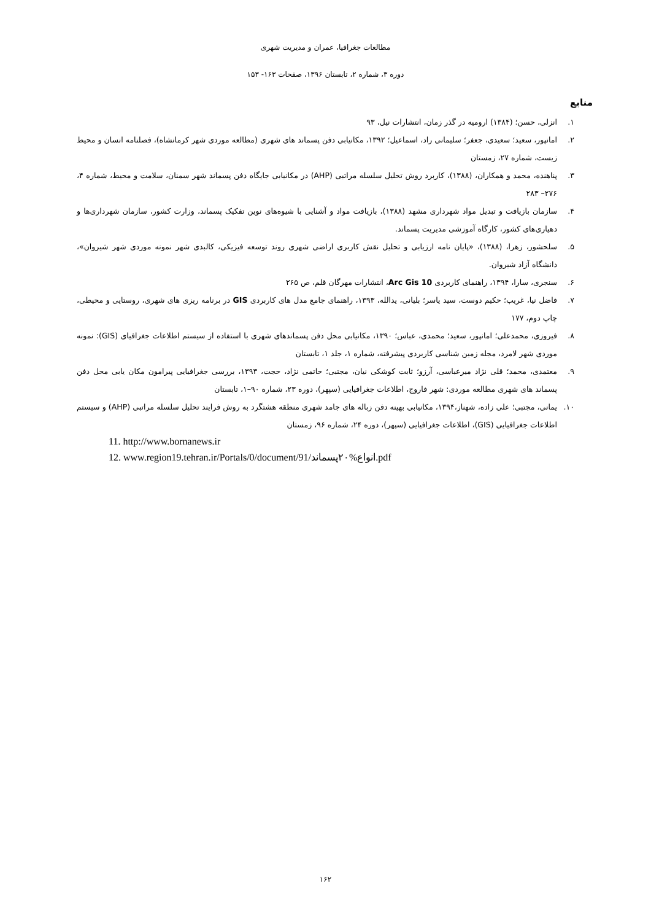مطالعات جغرافیا، عمران و مدیریت شهری
دوره ۳، شماره ۲، تابستان ۱۳۹۶، صفحات ۱۶۳- ۱۵۳
منابع
۱. انزلی، حسن؛ (۱۳۸۴) ارومیه در گذر زمان، انتشارات نیل، ۹۳
۲. امانپور، سعید؛ سعیدی، جعفر؛ سلیمانی راد، اسماعیل؛ ۱۳۹۲، مکانیابی دفن پسماند های شهری (مطالعه موردی شهر کرمانشاه)، فصلنامه انسان و محیط زیست، شماره ۲۷، زمستان
۳. پناهنده، محمد و همکاران، (۱۳۸۸)، کاربرد روش تحلیل سلسله مراتبی (AHP) در مکانیابی جایگاه دفن پسماند شهر سمنان، سلامت و محیط، شماره ۴، ۲۷۶– ۲۸۳
۴. سازمان بازیافت و تبدیل مواد شهرداری مشهد (۱۳۸۸)، بازیافت مواد و آشنایی با شیوه‌های نوین تفکیک پسماند، وزارت کشور، سازمان شهرداری‌ها و دهیاری‌های کشور، کارگاه آموزشی مدیریت پسماند.
۵. سلحشور، زهرا، (۱۳۸۸)، «پایان نامه ارزیابی و تحلیل نقش کاربری اراضی شهری روند توسعه فیزیکی، کالبدی شهر نمونه موردی شهر شیروان»، دانشگاه آزاد شیروان.
۶. سنجری، سارا، ۱۳۹۴، راهنمای کاربردی Arc Gis 10، انتشارات مهرگان قلم، ص ۲۶۵
۷. فاضل نیا، غریب؛ حکیم دوست، سید یاسر؛ بلیانی، یدالله، ۱۳۹۳، راهنمای جامع مدل های کاربردی GIS در برنامه ریزی های شهری، روستایی و محیطی، چاپ دوم، ۱۷۷
۸. فیروزی، محمدعلی؛ امانپور، سعید؛ محمدی، عباس؛ ۱۳۹۰، مکانیابی محل دفن پسماندهای شهری با استفاده از سیستم اطلاعات جغرافیای (GIS): نمونه موردی شهر لامرد، مجله زمین شناسی کاربردی پیشرفته، شماره ۱، جلد ۱، تابستان
۹. معتمدی، محمد؛ قلی نژاد میرعباسی، آرزو؛ ثابت کوشکی نیان، مجتبی؛ حاتمی نژاد، حجت، ۱۳۹۳، بررسی جغرافیایی پیرامون مکان یابی محل دفن پسماند های شهری مطالعه موردی: شهر فاروج، اطلاعات جغرافیایی (سپهر)، دوره ۲۳، شماره ۹۰–۱، تابستان
۱۰. یمانی، مجتبی؛ علی زاده، شهناز،۱۳۹۴، مکانیابی بهینه دفن زباله های جامد شهری منطقه هشتگرد به روش فرایند تحلیل سلسله مراتبی (AHP) و سیستم اطلاعات جغرافیایی (GIS)، اطلاعات جغرافیایی (سپهر)، دوره ۲۴، شماره ۹۶، زمستان
11. http://www.bornanews.ir
12. www.region19.tehran.ir/Portals/0/document/91/انواع%۲۰پسماند.pdf
۱۶۲